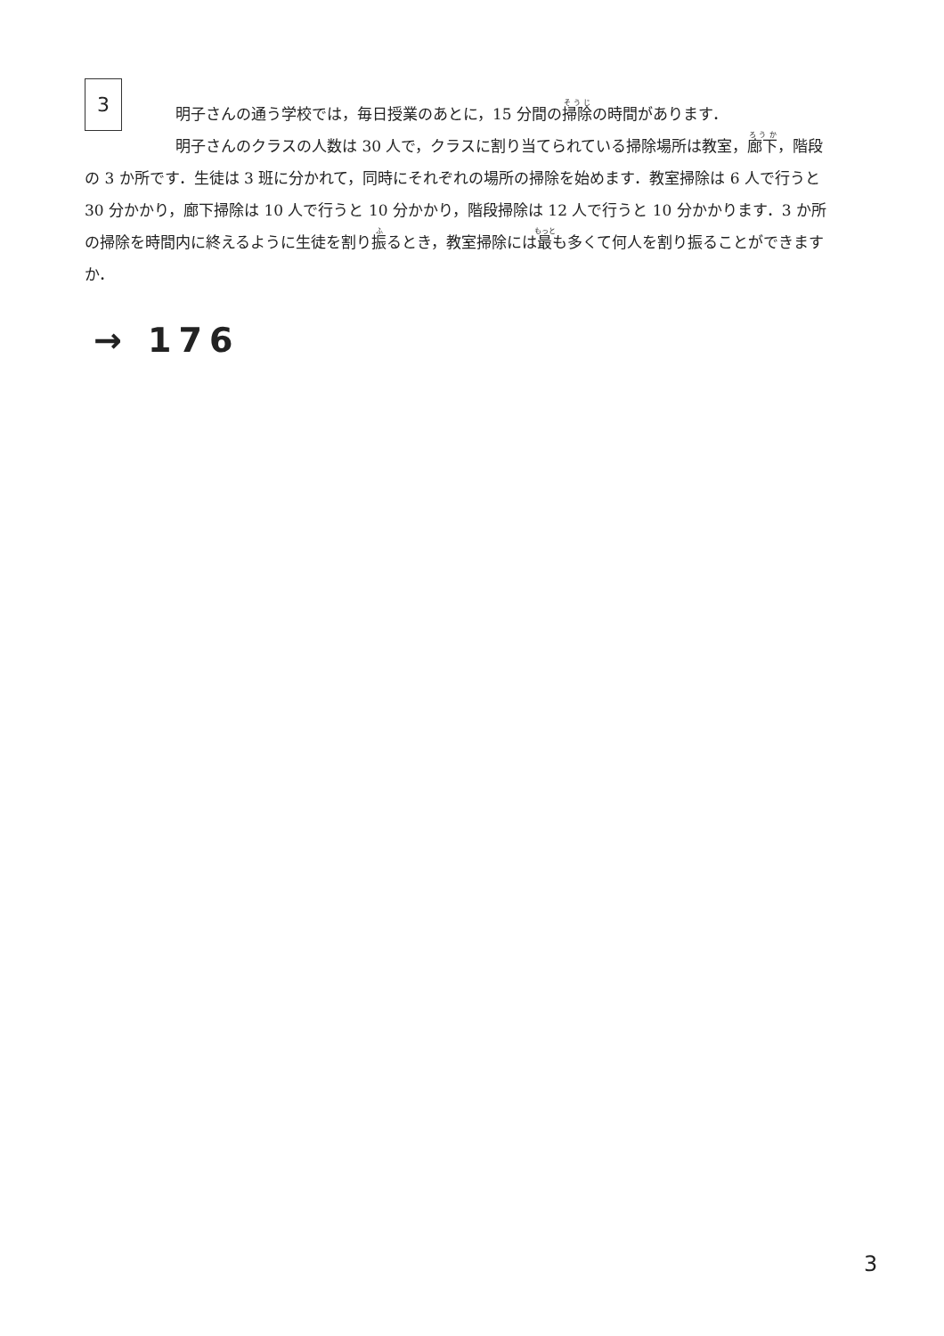3
明子さんの通う学校では，毎日授業のあとに，15 分間の掃除の時間があります．
明子さんのクラスの人数は 30 人で，クラスに割り当てられている掃除場所は教室，廊下，階段の 3 か所です．生徒は 3 班に分かれて，同時にそれぞれの場所の掃除を始めます．教室掃除は 6 人で行うと 30 分かかり，廊下掃除は 10 人で行うと 10 分かかり，階段掃除は 12 人で行うと 10 分かかります．3 か所の掃除を時間内に終えるように生徒を割り振るとき，教室掃除には最も多くて何人を割り振ることができますか．
→ 176
3